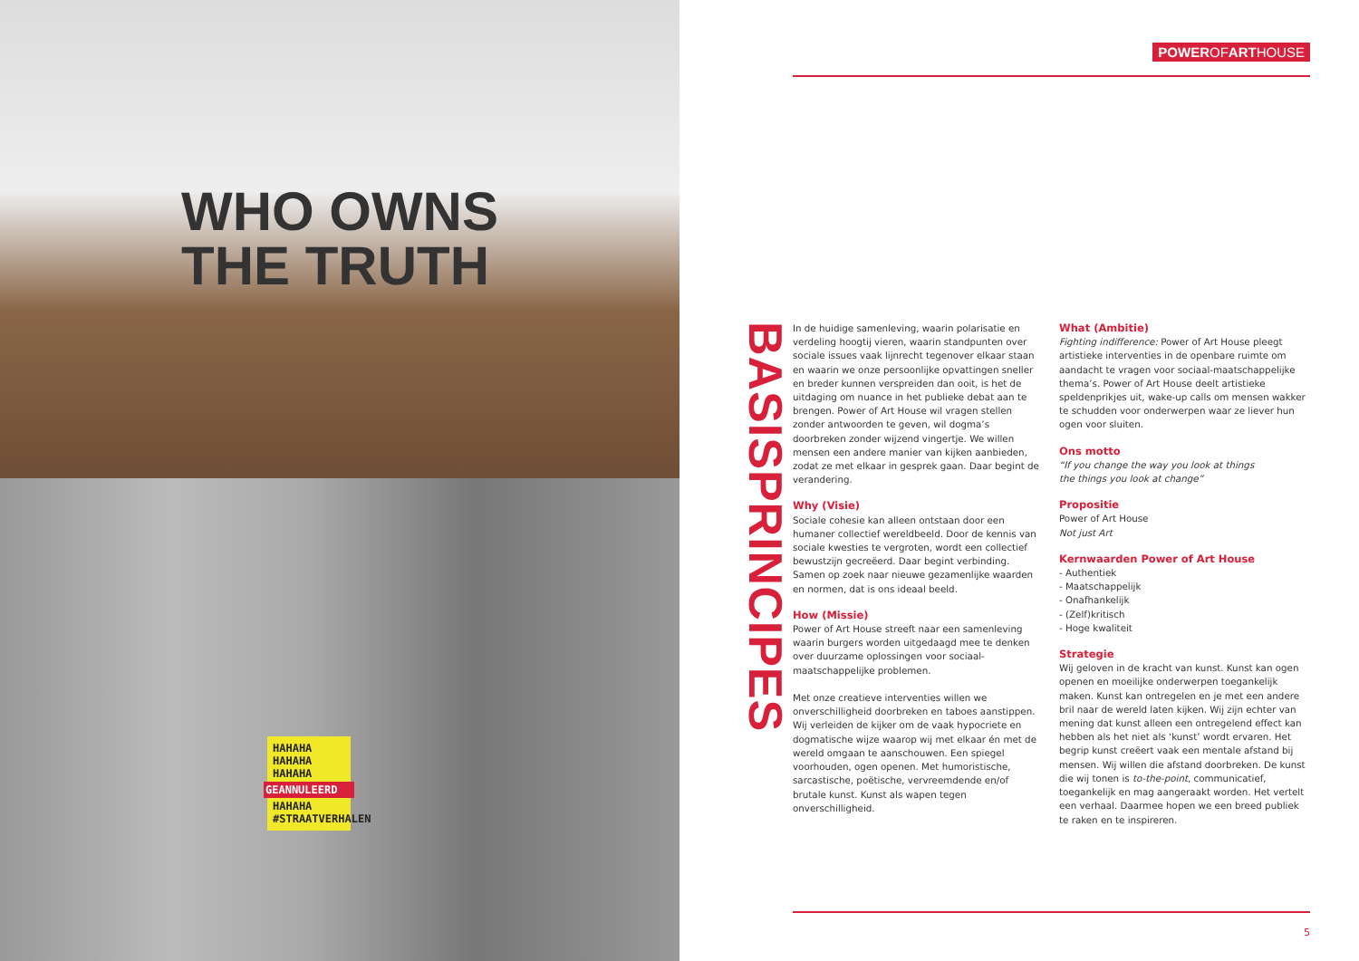WHO OWNS
THE TRUTH
HAHAHA HAHAHA HAHAHA
GEANNULEERD
HAHAHA #STRAATVERHALEN
POWEROFARTHOUSE
BASISPRINCIPES
In de huidige samenleving, waarin polarisatie en verdeling hoogtij vieren, waarin standpunten over sociale issues vaak lijnrecht tegenover elkaar staan en waarin we onze persoonlijke opvattingen sneller en breder kunnen verspreiden dan ooit, is het de uitdaging om nuance in het publieke debat aan te brengen. Power of Art House wil vragen stellen zonder antwoorden te geven, wil dogma’s doorbreken zonder wijzend vingertje. We willen mensen een andere manier van kijken aanbieden, zodat ze met elkaar in gesprek gaan. Daar begint de verandering.
Why (Visie)
Sociale cohesie kan alleen ontstaan door een humaner collectief wereldbeeld. Door de kennis van sociale kwesties te vergroten, wordt een collectief bewustzijn gecreëerd. Daar begint verbinding. Samen op zoek naar nieuwe gezamenlijke waarden en normen, dat is ons ideaal beeld.
How (Missie)
Power of Art House streeft naar een samenleving waarin burgers worden uitgedaagd mee te denken over duurzame oplossingen voor sociaal-maatschappelijke problemen.
Met onze creatieve interventies willen we onverschilligheid doorbreken en taboes aanstippen. Wij verleiden de kijker om de vaak hypocriete en dogmatische wijze waarop wij met elkaar én met de wereld omgaan te aanschouwen. Een spiegel voorhouden, ogen openen. Met humoristische, sarcastische, poëtische, vervreemdende en/of brutale kunst. Kunst als wapen tegen onverschilligheid.
What (Ambitie)
Fighting indifference: Power of Art House pleegt artistieke interventies in de openbare ruimte om aandacht te vragen voor sociaal-maatschappelijke thema’s. Power of Art House deelt artistieke speldenprikjes uit, wake-up calls om mensen wakker te schudden voor onderwerpen waar ze liever hun ogen voor sluiten.
Ons motto
“If you change the way you look at things
the things you look at change”
Propositie
Power of Art House
Not just Art
Kernwaarden Power of Art House
- Authentiek
- Maatschappelijk
- Onafhankelijk
- (Zelf)kritisch
- Hoge kwaliteit
Strategie
Wij geloven in de kracht van kunst. Kunst kan ogen openen en moeilijke onderwerpen toegankelijk maken. Kunst kan ontregelen en je met een andere bril naar de wereld laten kijken. Wij zijn echter van mening dat kunst alleen een ontregelend effect kan hebben als het niet als ‘kunst’ wordt ervaren. Het begrip kunst creëert vaak een mentale afstand bij mensen. Wij willen die afstand doorbreken. De kunst die wij tonen is to-the-point, communicatief, toegankelijk en mag aangeraakt worden. Het vertelt een verhaal. Daarmee hopen we een breed publiek te raken en te inspireren.
5